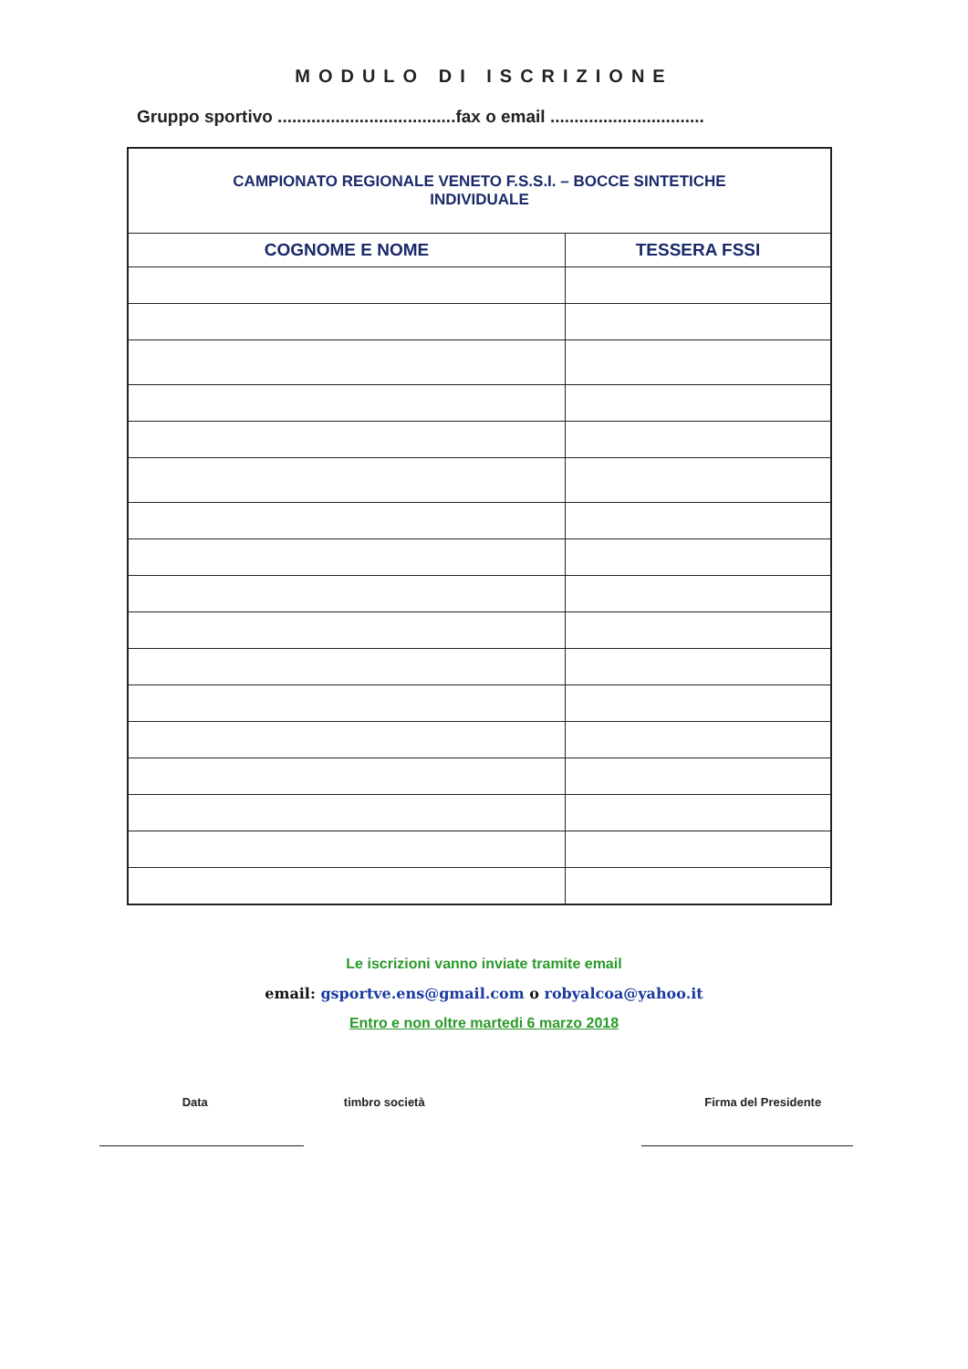MODULO DI ISCRIZIONE
Gruppo sportivo .....................................fax o email ................................
| CAMPIONATO REGIONALE VENETO F.S.S.I. – BOCCE SINTETICHE INDIVIDUALE | |
| COGNOME E NOME | TESSERA FSSI |
Le iscrizioni vanno inviate tramite email
email: gsportve.ens@gmail.com o robyalcoa@yahoo.it
Entro e non oltre martedi 6 marzo 2018
Data timbro società Firma del Presidente